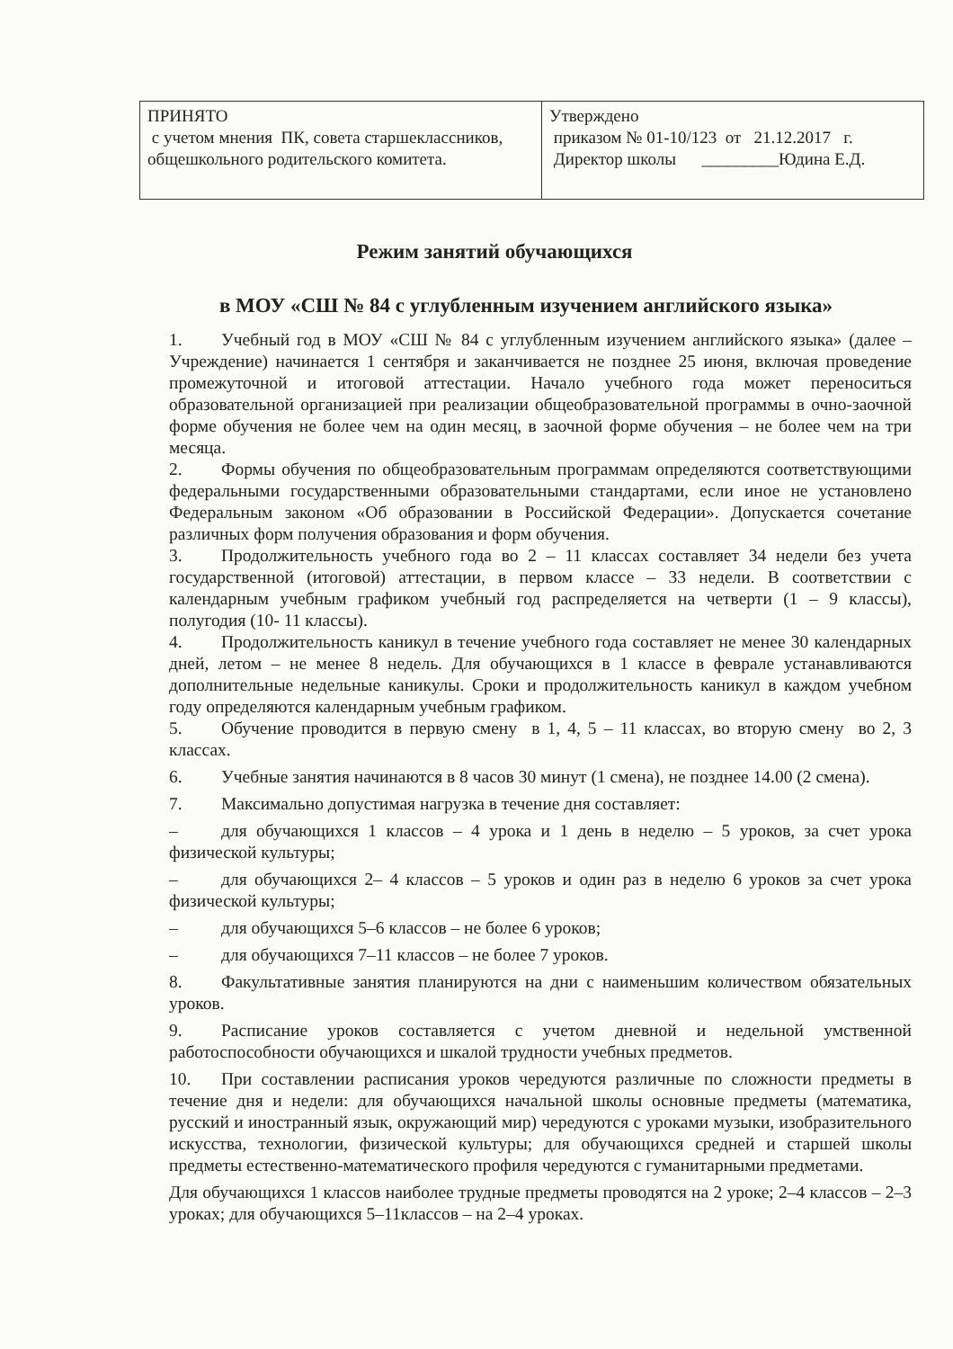| ПРИНЯТО с учетом мнения ПК, совета старшеклассников, общешкольного родительского комитета. | Утверждено приказом № 01-10/123 от 21.12.2017 г. Директор школы _________Юдина Е.Д. |
Режим занятий обучающихся
в МОУ «СШ № 84 с углубленным изучением английского языка»
1. Учебный год в МОУ «СШ № 84 с углубленным изучением английского языка» (далее – Учреждение) начинается 1 сентября и заканчивается не позднее 25 июня, включая проведение промежуточной и итоговой аттестации. Начало учебного года может переноситься образовательной организацией при реализации общеобразовательной программы в очно-заочной форме обучения не более чем на один месяц, в заочной форме обучения – не более чем на три месяца.
2. Формы обучения по общеобразовательным программам определяются соответствующими федеральными государственными образовательными стандартами, если иное не установлено Федеральным законом «Об образовании в Российской Федерации». Допускается сочетание различных форм получения образования и форм обучения.
3. Продолжительность учебного года во 2 – 11 классах составляет 34 недели без учета государственной (итоговой) аттестации, в первом классе – 33 недели. В соответствии с календарным учебным графиком учебный год распределяется на четверти (1 – 9 классы), полугодия (10- 11 классы).
4. Продолжительность каникул в течение учебного года составляет не менее 30 календарных дней, летом – не менее 8 недель. Для обучающихся в 1 классе в феврале устанавливаются дополнительные недельные каникулы. Сроки и продолжительность каникул в каждом учебном году определяются календарным учебным графиком.
5. Обучение проводится в первую смену в 1, 4, 5 – 11 классах, во вторую смену во 2, 3 классах.
6. Учебные занятия начинаются в 8 часов 30 минут (1 смена), не позднее 14.00 (2 смена).
7. Максимально допустимая нагрузка в течение дня составляет:
– для обучающихся 1 классов – 4 урока и 1 день в неделю – 5 уроков, за счет урока физической культуры;
– для обучающихся 2– 4 классов – 5 уроков и один раз в неделю 6 уроков за счет урока физической культуры;
– для обучающихся 5–6 классов – не более 6 уроков;
– для обучающихся 7–11 классов – не более 7 уроков.
8. Факультативные занятия планируются на дни с наименьшим количеством обязательных уроков.
9. Расписание уроков составляется с учетом дневной и недельной умственной работоспособности обучающихся и шкалой трудности учебных предметов.
10. При составлении расписания уроков чередуются различные по сложности предметы в течение дня и недели: для обучающихся начальной школы основные предметы (математика, русский и иностранный язык, окружающий мир) чередуются с уроками музыки, изобразительного искусства, технологии, физической культуры; для обучающихся средней и старшей школы предметы естественно-математического профиля чередуются с гуманитарными предметами.
Для обучающихся 1 классов наиболее трудные предметы проводятся на 2 уроке; 2–4 классов – 2–3 уроках; для обучающихся 5–11классов – на 2–4 уроках.